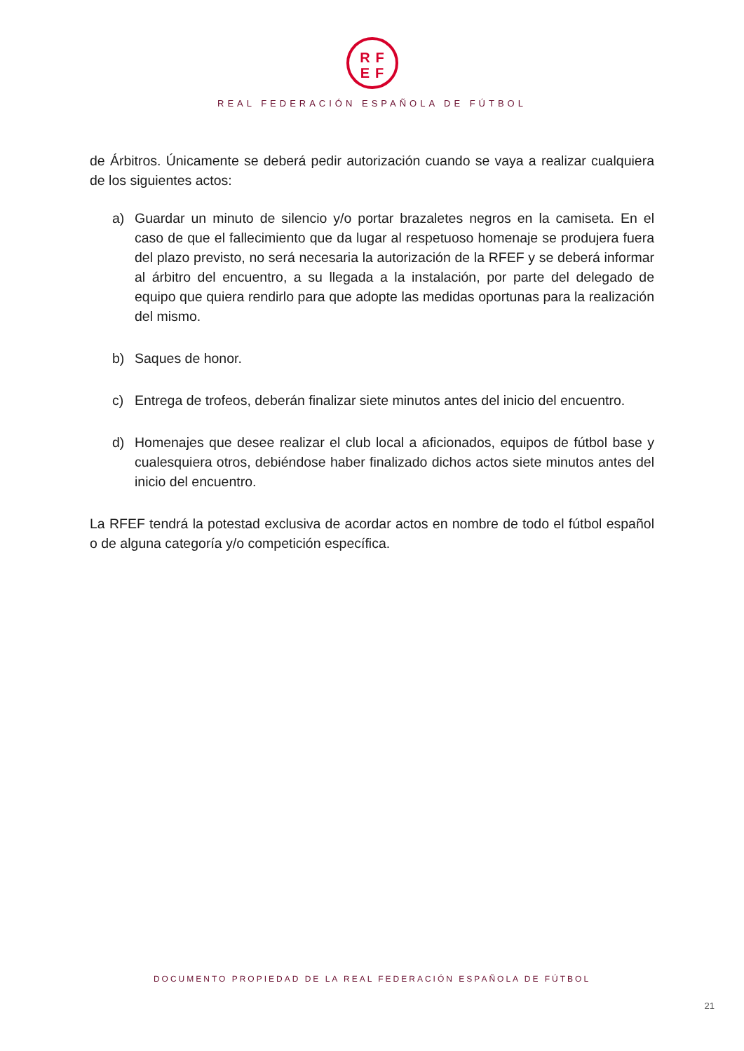RF
EF
REAL FEDERACIÓN ESPAÑOLA DE FÚTBOL
de Árbitros. Únicamente se deberá pedir autorización cuando se vaya a realizar cualquiera de los siguientes actos:
a) Guardar un minuto de silencio y/o portar brazaletes negros en la camiseta. En el caso de que el fallecimiento que da lugar al respetuoso homenaje se produjera fuera del plazo previsto, no será necesaria la autorización de la RFEF y se deberá informar al árbitro del encuentro, a su llegada a la instalación, por parte del delegado de equipo que quiera rendirlo para que adopte las medidas oportunas para la realización del mismo.
b) Saques de honor.
c) Entrega de trofeos, deberán finalizar siete minutos antes del inicio del encuentro.
d) Homenajes que desee realizar el club local a aficionados, equipos de fútbol base y cualesquiera otros, debiéndose haber finalizado dichos actos siete minutos antes del inicio del encuentro.
La RFEF tendrá la potestad exclusiva de acordar actos en nombre de todo el fútbol español o de alguna categoría y/o competición específica.
DOCUMENTO PROPIEDAD DE LA REAL FEDERACIÓN ESPAÑOLA DE FÚTBOL
21